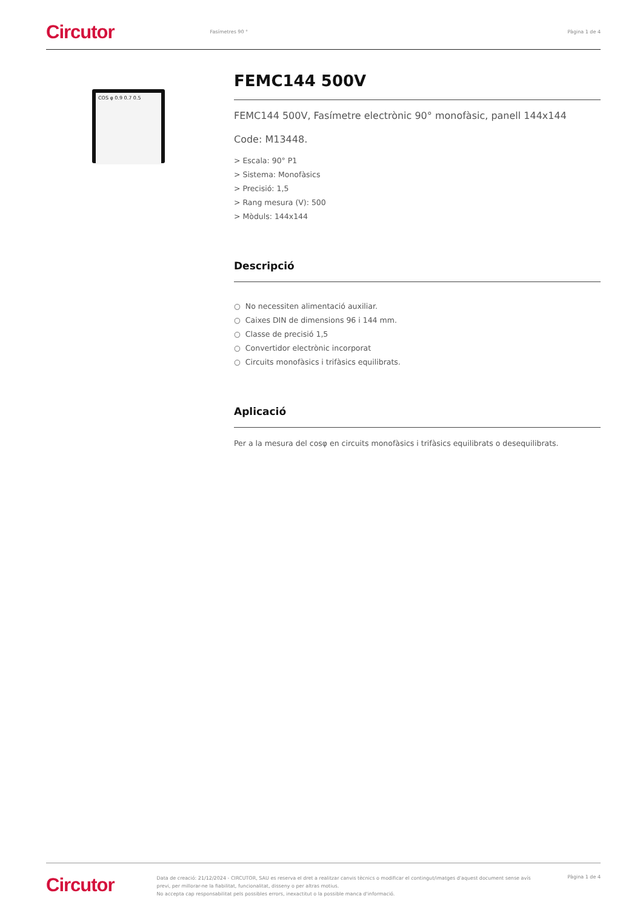Circutor Fasímetres 90 ° Pàgina 1 de 4
COS φ 0.9 0.7 0.5
FEMC144 500V
FEMC144 500V, Fasímetre electrònic 90° monofàsic, panell 144x144
Code: M13448.
> Escala: 90° P1
> Sistema: Monofàsics
> Precisió: 1,5
> Rang mesura (V): 500
> Mòduls: 144x144
Descripció
○ No necessiten alimentació auxiliar.
○ Caixes DIN de dimensions 96 i 144 mm.
○ Classe de precisió 1,5
○ Convertidor electrònic incorporat
○ Circuits monofàsics i trifàsics equilibrats.
Aplicació
Per a la mesura del cosφ en circuits monofàsics i trifàsics equilibrats o desequilibrats.
Circutor
Data de creació: 21/12/2024 - CIRCUTOR, SAU es reserva el dret a realitzar canvis tècnics o modificar el contingut/imatges d'aquest document sense avís previ, per millorar-ne la fiabilitat, funcionalitat, disseny o per altras motius.
No accepta cap responsabilitat pels possibles errors, inexactitut o la possible manca d'informació.
Pàgina 1 de 4